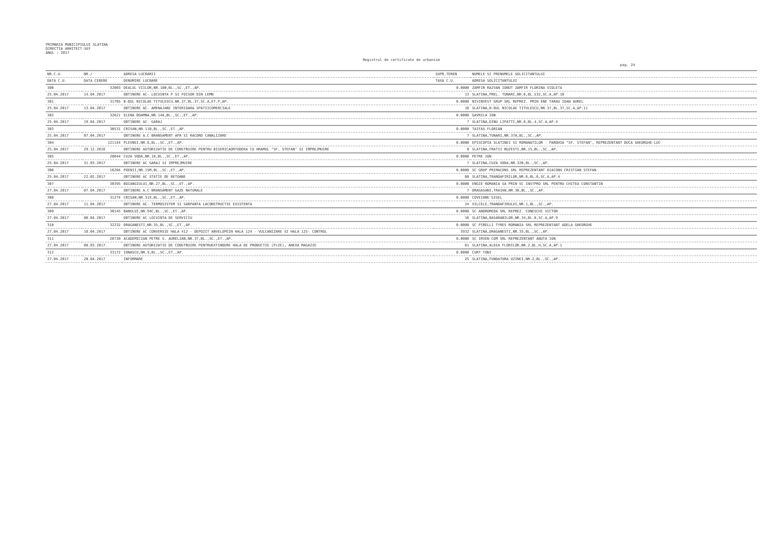PRIMARIA MUNICIPIULUI SLATINA
DIRECTIA ARHITECT-SEF
ANUL : 2017
Registrul de certificate de urbanism
pag. 24
| NR.C.U. | NR./ | ADRESA LUCRARII | SUPR.TEREN | NUMELE SI PRENUMELE SOLICITANTULUI |
| --- | --- | --- | --- | --- |
| DATA C.U. | DATA CERERE | DENUMIRE LUCRARE | TAXA C.U. | ADRESA SOLICITANTULUI |
| 300 | 32003 | DEALUL VIILOR,NR.180,BL.,SC.,ET.,AP. | 0.0000 | ZAMFIR RAZVAN IONUT ZAMFIR FLORINA VIOLETA |
| 25.04.2017 | 14.04.2017 | OBTINERE AC- LOCUINTA P SI FOISOR DIN LEMN | 13 | SLATINA,PREL. TUNARI,NR.6,BL.S32,SC.A,AP.10 |
| 301 | 31765 | B-DUL NICOLAE TITULESCU,NR.37,BL.37,SC.A,ET.P,AP. | 0.0000 | NIVINVEST GRUP SRL REPREZ. PRIN ENE TARAU IOAN AUREL |
| 25.04.2017 | 13.04.2017 | OBTINERE AC- AMENAJARE INTERIOARA SPATIICOMERCIALE | 10 | SLATINA,B-DUL NICOLAE TITULESCU,NR.37,BL.37,SC.A,AP.11 |
| 302 | 32621 | ELENA DOAMNA,NR.14A,BL.,SC.,ET.,AP. | 0.0000 | GAVRILA ION |
| 25.04.2017 | 19.04.2017 | OBTINERE AC- GARAJ | 7 | SLATINA,DINU LIPATTI,NR.6,BL.4,SC.A,AP.4 |
| 303 | 30531 | CRISAN,NR.11B,BL.,SC.,ET.,AP. | 0.0000 | TAIFAS FLORIAN |
| 25.04.2017 | 07.04.2017 | OBTINERE A.C BRANSAMENT APA SI RACORD CANALIZARE | 7 | SLATINA,TUNARI,NR.37A,BL.,SC.,AP. |
| 304 | 121144 | PLEVNEI,NR.6,BL.,SC.,ET.,AP. | 0.0000 | EPISCOPIA SLATINEI SI ROMANATILOR - PAROHIA "SF. STEFAN", REPREZENTANT DUCA GHEORGHE-LUC |
| 25.04.2017 | 29.12.2016 | OBTINERE AUTORIZATIE DE CONSTRUIRE PENTRU BISERICAORTODOXA CU HRAMUL "SF. STEFAN" SI IMPREJMUIRE | 0 | SLATINA,FRATII BUZESTI,NR.15,BL.,SC.,AP. |
| 305 | 28044 | CUZA VODA,NR.18,BL.,SC.,ET.,AP. | 0.0000 | PETRE ION |
| 25.04.2017 | 31.03.2017 | OBTINERE AC GARAJ SI IMPREJMUIRE | 7 | SLATINA,CUZA VODA,NR.32B,BL.,SC.,AP. |
| 306 | 16204 | POENII,NR.15M,BL.,SC.,ET.,AP. | 0.0000 | SC GRUP PRIMACONS SRL REPREZENTANT DIACONU CRISTIAN STEFAN |
| 25.04.2017 | 22.02.2017 | OBTINERE AC STATIE DE BETOANE | 60 | SLATINA,TRANDAFIRILOR,NR.6,BL.6,SC.A,AP.4 |
| 307 | 30395 | BOIANGIULUI,NR.27,BL.,SC.,ET.,AP. | 0.0000 | ENGIE ROMANIA SA PRIN SC INSTPRO SRL PENTRU CHITEA CONSTANTIN |
| 27.04.2017 | 07.04.2017 | OBTINERE A.C BRANSAMENT GAZE NATURALE | 7 | DRAGASANI,TRAIAN,NR.30,BL.,SC.,AP. |
| 308 | 31274 | CRISAN,NR.31X,BL.,SC.,ET.,AP. | 0.0000 | COVEIANU GIGEL |
| 27.04.2017 | 11.04.2017 | OBTINERE AC- TERMOSISTEM SI SARPANTA LACONSTRUCTIE EXISTENTA | 24 | VILCELE,TRANDAFIRULUI,NR.1,BL.,SC.,AP. |
| 309 | 30145 | BANULUI,NR.94C,BL.,SC.,ET.,AP. | 0.0000 | SC ANDROMEDA SRL REPREZ. CONESCHI VICTOR |
| 27.04.2017 | 06.04.2017 | OBTINERE AC LOCUINTA DE SERVICIU | 16 | SLATINA,BASARABILOR,NR.34,BL.8,SC.A,AP.9 |
| 310 | 32232 | DRAGANESTI,NR.35,BL.,SC.,ET.,AP. | 0.0000 | SC PIRELLI TYRES ROMANIA SRL REPREZENTANT ADELA GHEORGHE |
| 27.04.2017 | 18.04.2017 | OBTINERE AC CONVERSIE HALA 412 - DEPOZIT ANVELOPEIN HALA 124 - VULCANIZARE SI HALA 125- CONTROL | 3932 | SLATINA,DRAGANESTI,NR.35,BL.,SC.,AP. |
| 311 | 20720 | ACADEMICIAN PETRE S. AURELIAN,NR.37,BL.,SC.,ET.,AP. | 0.0000 | SC IRVEN COM SRL REPREZENTANT ANUTA ION |
| 27.04.2017 | 08.03.2017 | OBTINERE AUTORIZATIE DE CONSTRUIRE PENTRUEXTINDERE HALA DE PRODUCTIE (P+2E), ANEXA MAGAZIE | 61 | SLATINA,ALEEA FLORILOR,NR.2,BL.H,SC.A,AP.1 |
| 312 | 33172 | IONASCU,NR.9,BL.,SC.,ET.,AP. | 0.0000 | CURT TONI |
| 27.04.2017 | 20.04.2017 | INFORMARE | 25 | SLATINA,FUNDATURA UZINEI,NR.2,BL.,SC.,AP. |